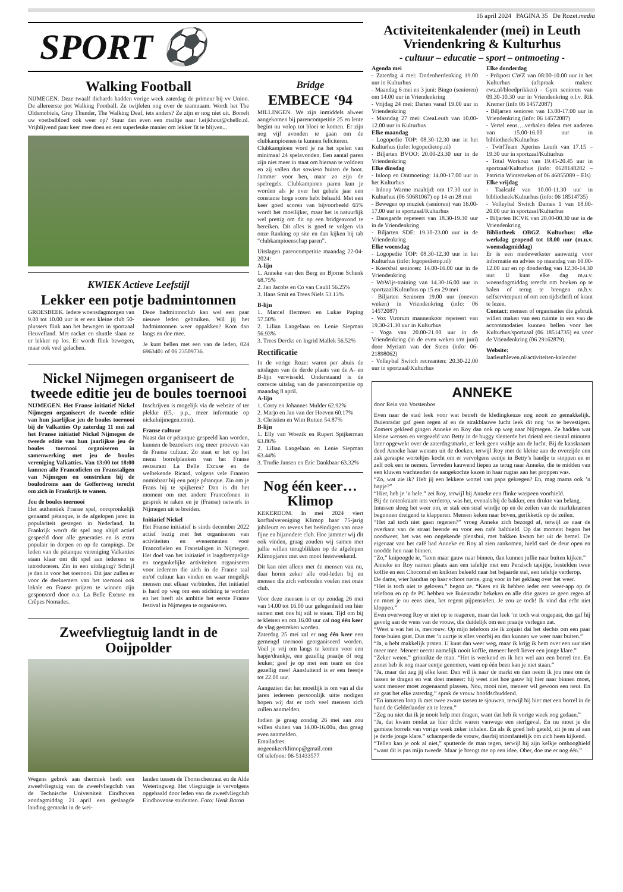16 april 2024 PAGINA 35 De Rozet.media
SPORT ⚽
Walking Football
NIJMEGEN. Deze twaalf diehards hadden vorige week zaterdag de primeur bij vv Union. De allereerste pot Walking Football. Ze twijfelen nog over de teamnaam. Wordt het The Oldsmobiels, Grey Thunder, The Walking Deaf, iets anders? Ze zijn er nog niet uit. Borrelt uw voetbalbloed ook weer op? Stuur dan even een mailtje naar l.eijkhout@chello.nl. Vrijblijvend paar keer mee doen en een superleuke manier om lekker fit te blijven...
KWIEK Actieve Leefstijl
Lekker een potje badmintonnen
GROESBEEK. Iedere woensdagmorgen van 9.00 tot 10.00 uur is er een kleine club 50-plussers flink aan het bewegen in sportzaal Heuvelland. Met racket en shuttle slaan ze er lekker op los. Er wordt flink bewogen, maar ook veel gelachen.
Deze badmintonclub kan wel een paar nieuwe leden gebruiken. Wil jij het badmintonnen weer oppakken? Kom dan langs en doe mee.
Je kunt bellen met een van de leden, 024 6963401 of 06 23509736.
Nickel Nijmegen organiseert de tweede editie jeu de boules toernooi
NIJMEGEN. Het Franse initiatief Nickel Nijmegen organiseert de tweede editie van hun jaarlijkse jeu de boules toernooi bij de Valkatties Op zaterdag 11 mei zal het Franse initiatief Nickel Nijmegen de tweede editie van hun jaarlijkse jeu de boules toernooi organiseren in samenwerking met jeu de boules vereniging Valkatties. Van 13:00 tot 18:00 kunnen alle Francofielen en Franstaligen van Nijmegen en omstreken bij de boulodrome aan de Goffertweg terecht om zich in Frankrijk te wanen.
Jeu de boules toernooi
Het authentiek Franse spel, oorspronkelijk genaamd pétanque, is de afgelopen jaren in populariteit gestegen in Nederland. In Frankrijk wordt dit spel nog altijd actief gespeeld door alle generaties en is extra populair in dorpen en op de campings. De leden van de pétanque vereniging Valkatties staan klaar om dit spel aan iedereen te introduceren. Zin in een uitdaging? Schrijf je dan in voor het toernooi. Dit jaar zullen er voor de deelnemers van het toernooi ook lokale en Franse prijzen te winnen zijn gesponsord door o.a. La Belle Excuse en Crêpes Nomades.
Inschrijven is mogelijk via de website of ter plekke (€5,- p.p., meer informatie op nickelnijmegen.com).
Franse cultuur
Naast dat er pétanque gespeeld kan worden, kunnen de bezoekers nog meer proeven van de Franse cultuur. Zo staat er het op het menu borrelplanken van het Franse restaurant La Belle Excuse en de welbekende Ricard, volgens vele Fransen onmisbaar bij een potje pétanque. Zin om je Frans bij te spijkeren? Dan is dit het moment om met andere Francofonen in gesprek te raken en je (Franse) netwerk in Nijmegen uit te breiden.
Initiatief Nickel
Het Franse initiatief is sinds december 2022 actief bezig met het organiseren van activiteiten en evenementen voor Francofielen en Franstaligen in Nijmegen. Het doel van het initiatief is laagdrempelige en toegankelijke activiteiten organiseren voor iedereen die zich in de Franse taal en/of cultuur kan vinden en waar mogelijk mensen met elkaar verbinden. Het initiatief is hard op weg om een stichting te worden en het heeft als ambitie het eerste Franse festival in Nijmegen te organiseren.
Zweefvliegtuig landt in de Ooijpolder
Wegens gebrek aan thermiek heeft een zweefvliegtuig van de zweefvliegclub van de Technische Universiteit Eindhoven zondagmiddag 21 april een geslaagde landing gemaakt in de wei-
landen tussen de Thornschestraat en de Alde Weteringweg. Het vliegtuigje is vervolgens opgehaald door leden van de zweefvliegclub Eindhovense studenten. Foto: Henk Baron
Bridge
EMBECE ‘94
MILLINGEN. We zijn inmiddels alweer aangekomen bij parencompetitie 25 en lente begint nu volop tot bloei te komen. Er zijn nog vijf avonden te gaan om de clubkampioenen te kunnen feliciteren.
Clubkampioen word je na het spelen van minimaal 24 spelavonden. Een aantal paren zijn niet meer in staat om hieraan te voldoen en zij vallen dus sowieso buiten de boot. Jammer voor hen, maar zo zijn de spelregels. Clubkampioen paren kun je worden als je over het gehele jaar een constante hoge score hebt behaald. Met een keer goed scoren van bijvoorbeeld 65% wordt het moeilijker, maar het is natuurlijk wel prettig om dit op een bridgeavond te bereiken. Dit alles is goed te volgen via onze Ranking op site en dan kijken bij tab “clubkampioenschap paren”.
Uitslagen parencompetitie maandag 22-04-2024:
A-lijn
1. Anneke van den Berg en Bjorne Schenk 68.75%
2. Jan Jacobs en Co van Caulil 56.25%
3. Hans Smit en Trees Niels 53.13%
B-lijn
1. Marcel Hermsen en Lukas Paping 57.50%
2. Lilian Langelaan en Lenie Siepman 56.93%
3. Trees Dercks en Ingrid Mallek 56.52%
Rectificatie
In de vorige Rozet waren per abuis de uitslagen van de derde plaats van de A- en B-lijn verwisseld. Onderstaand is de correcte uitslag van de parencompetitie op maandag 8 april.
A-lijn
1. Corry en Johannes Mulder 62.92%
2. Marjo en Jan van der Hoeven 60.17%
3. Christien en Wim Rutten 54.87%
B-lijn
1. Elly van Woezik en Rupert Spijkerman 63.86%
2. Lilian Langelaan en Lenie Siepman 63.44%
3. Trudie Jansen en Eric Dankbaar 63.32%
Nog één keer… Klimop
KEKERDOM. In mei 2024 viert korfbalvereniging Klimop haar 75-jarig jubileum en tevens het beëindigen van onze fijne en bijzondere club. Hoe jammer wij dit ook vinden, graag zouden wij samen met jullie willen terugblikken op de afgelopen Klimopjaren met een mooi feestweekend.
Dit kan niet alleen met de mensen van nu, daar horen zeker alle oud-leden bij en mensen die zich verbonden voelen met onze club.
Voor deze mensen is er op zondag 26 mei van 14.00 tot 16.00 uur gelegenheid om hier samen met ons bij stil te staan. Tijd om bij te kletsen en om 16.00 uur zal nog één keer de vlag gestreken worden.
Zaterdag 25 mei zal er nog één keer een gemengd toernooi georganiseerd worden. Voel je vrij om langs te komen voor een hapje/drankje, een gezellig praatje óf nog leuker; geef je op met een team en doe gezellig mee! Aansluitend is er een feestje tot 22.00 uur.
Aangezien dat het moeilijk is om van al die jaren iedereen persoonlijk uitte nodigen hopen wij dat er toch veel mensen zich zullen aanmelden.
Indien je graag zondag 26 mei aan zou willen sluiten van 14.00-16.00u, dan graag even aanmelden.
Emailadres:
nogeenkeerklimop@gmail.com
Of telefoon: 06-51433577
Activiteitenkalender (mei) in Leuth Vriendenkring & Kulturhus
- cultuur – educatie – sport – ontmoeting -
Agenda mei
- Zaterdag 4 mei: Dodenherdenking 19.00 uur in Kulturhus
- Maandag 6 mei en 3 juni: Bingo (senioren) om 14.00 uur in Vriendenkring
- Vrijdag 24 mei: Darten vanaf 19.00 uur in Vriendenkring
- Maandag 27 mei: CreaLeuth van 10.00-12.00 uur in Kulturhus
Elke maandag
- Logopedie TOP: 08.30-12.30 uur in het Kulturhus (info: logopedietop.nl)
- Biljarten BVOO: 20.00-23.30 uur in de Vriendenkring
Elke dinsdag
- Inloop en Ontmoeting: 14.00-17.00 uur in het Kulturhus
- Inloop Warme maaltijd: om 17.30 uur in Kulturhus (06 50681067) op 14 en 28 mei
- Bewegen op muziek (senioren) van 16.00-17.00 uur in sportzaal/Kulturhus
- Dansgarde repeteert van 18.30-19.30 uur in de Vriendenkring
- Biljarten SDE: 19.30-23.00 uur in de Vriendenkring
Elke woensdag
- Logopedie TOP: 08.30-12.30 uur in het Kulturhus (info: logopedietop.nl)
- Koersbal senioren: 14.00-16.00 uur in de Vriendenkring
- WoWijs-training van 14.30-16.00 uur in sportzaal/Kulturhus op 15 en 29 mei
- Biljarten Senioren 19.00 uur (oneven weken) in Vriendenkring (info: 06 14572087)
- Vox Virorum mannenkoor repeteert van 19.30-21.30 uur in Kulturhus
- Yoga van 20.00-21.00 uur in de Vriendenkring (in de even weken t/m juni) door Myriam van der Steen (info: 06-21898062)
- Volleybal Switch recreanten: 20.30-22.00 uur in sportzaal/Kulturhus
Elke donderdag
- Prikpost CWZ van 08:00-10.00 uur in het Kulturhus (afspraak maken: cwz.nl/bloedprikken) - Gym senioren van 09.30-10.30 uur in Vriendenkring o.l.v. Rik Kremer (info 06 14572087)
- Biljarten senioren van 13.00-17.00 uur in Vriendenkring (info: 06 14572087)
- Vertel eens….verhalen delen met anderen van 15.00-16.00 uur in bibliotheek/Kulturhus
- TwirlTeam Xperius Leuth van 17.15 – 19.30 uur in sportzaal/Kulturhus
- Total Workout van 19.45-20.45 uur in sportzaal/Kulturhus (info: 0628148282 – Patricia Winteraeken of 06 46855089 – Els)
Elke vrijdag
- Taalcafé van 10.00-11.30 uur in bibliotheek/Kulturhus (info: 06 18514735)
- Volleybal Switch Dames 1 van 18.00-20.00 uur in sportzaal/Kulturhus
- Biljarten BCVK van 20.00-00.30 uur in de Vriendenkring
Bibliotheek OBGZ Kulturhus: elke werkdag geopend tot 18.00 uur (m.u.v. woensdagmiddag)
Er is een medewerkster aanwezig voor informatie en advies op maandag van 10.00-12.00 uur en op donderdag van 12.30-14.30 uur. U kunt elke dag m.u.v. woensdagmiddag terecht om boeken op te halen of terug te brengen m.b.v. selfservicepunt of om een tijdschrift of krant te lezen.
Contact: mensen of organisaties die gebruik willen maken van een ruimte in een van de accommodaties kunnen bellen voor het Kulturhus/sportzaal (06 18514735) en voor de Vriendenkring (06 29162879).
Website:
laatleuthleven.nl/activiteiten-kalender
ANNEKE
door Rein van Vorstenbos
Even naar de stad leek voor wat betreft de kledingkeuze nog nooit zo gemakkelijk. Buienradar gaf geen regen af en de strakblauwe lucht leek dit nog ‘ns te bevestigen. Zomers gekleed gingen Anneke en Roy dan ook op weg naar Nijmegen. Ze hadden wat kleine wensen en vergezeld van Betty in de buggy slenterde het drietal een tiental minuten later opgewekt over de zaterdagsmarkt, er leek geen vuiltje aan de lucht. Bij de kaaskraam deed Anneke haar wensen uit de doeken, terwijl Roy met de kleine aan de overzijde een zak geraspte worteltjes kocht om er vervolgens eentje in Betty’s handje te stoppen en er zelf ook een te nemen. Tevreden kauwend liepen ze terug naar Anneke, die te midden van een kluwen wachtenden de aangekochte kazen in haar rugtas aan het proppen was.
“Zo, wat zie ik? Heb jij een lekkere wortel van papa gekregen? En, mag mama ook ’n hapje?”
“Hier, heb je ’n hele.” zei Roy, terwijl hij Anneke een flinke waspeen voorhield.
Bij de notenkraam iets verderop, was het, evenals bij de bakker, een drukte van belang.
Intussen sloeg het weer om, er stak een straf windje op en de zeilen van de marktkramen begonnen dreigend te klapperen. Mensen keken naar boven, gerikketik op de zeilen.
“Het zal toch niet gaan regenen?” vroeg Anneke zich bezorgd af, terwijl ze naar de overkant van de straat beende en voor een café halthield. Op dat moment begon het noodweer, het was een ongekende plensbui, met bakken kwam het uit de hemel. De eigenaar van het café had Anneke en Roy al zien aankomen, hield snel de deur open en noodde hen naar binnen.
“Zo,” knipoogde ie, “kom maar gauw naar binnen, dan kunnen jullie naar buiten kijken.”
Anneke en Roy namen plaats aan een tafeltje met een Perzisch tapijtje, bestelden twee koffie en een Chocomel en knikten beleefd naar het bejaarde stel, een tafeltje verderop.
De dame, wier handtas op haar schoot rustte, ging voor in het geklaag over het weer.
“Het is toch niet te geloven.” begon ze. “Kees en ik hebben ieder een weer-app op de telefoon en op de PC hebben we Buienradar bekeken en alle drie gaven ze geen regen af en moet je nu eens zien, het regent pijpenstelen. Je zou ze toch! Ik vind dat echt niet kloppen.”
Even overwoog Roy er niet op te reageren, maar dat leek ‘m toch wat ongepast, dus gaf hij gevolg aan de wens van de vrouw, die duidelijk om een praatje verlegen zat.
“Weet u wat het is, mevrouw. Op mijn telefoon zie ik zojuist dat het slechts om een paar forse buien gaat. Dus met ’n uurtje is alles voorbij en dan kunnen we weer naar buiten.”
“Ja, u hebt makkelijk praten. U kunt dan weer weg, maar ik krijg ik hem over een uur niet meer mee. Meneer neemt namelijk nooit koffie, meneer heeft liever een jonge klare.”
“Zeker weten.” grinnikte de man. “Het is weekend en ik ben wel aan een borrel toe. En zonet heb ik nog maar eentje genomen, want op één been kan je niet staan.”
“Ja, maar dat zeg jij elke keer. Dan wil ik naar de markt en dan neem ik jou mee om de tassen te dragen en wat doet meneer: hij weet niet hoe gauw hij hier naar binnen moet, want meneer moet zogenaamd plassen. Nou, mooi niet, meneer wil gewoon een neut. En zo gaat het elke zaterdag.” sprak de vrouw hoofdschuddend.
“En intussen loop ik met twee zware tassen te sjouwen, terwijl hij hier met een borrel in de hand de Gelderlander zit te lezen.”
“Zeg nu niet dat ik je nooit help met dragen, want dat heb ik vorige week nog gedaan.”
“Ja, dat kwam omdat ze hier dicht waren vanwege een sterfgeval. En nu moet je die gemiste borrels van vorige week zeker inhalen. En als ik goed heb geteld, zit je nu al aan je derde jonge klare.” schamperde de vrouw, daarbij triomfantelijk om zich heen kijkend.
“Tellen kan je ook al niet,” sputterde de man tegen, terwijl hij zijn kelkje omhooghield “want dit is pas mijn tweede. Maar je brengt me op een idee. Ober, doe me er nog één.”